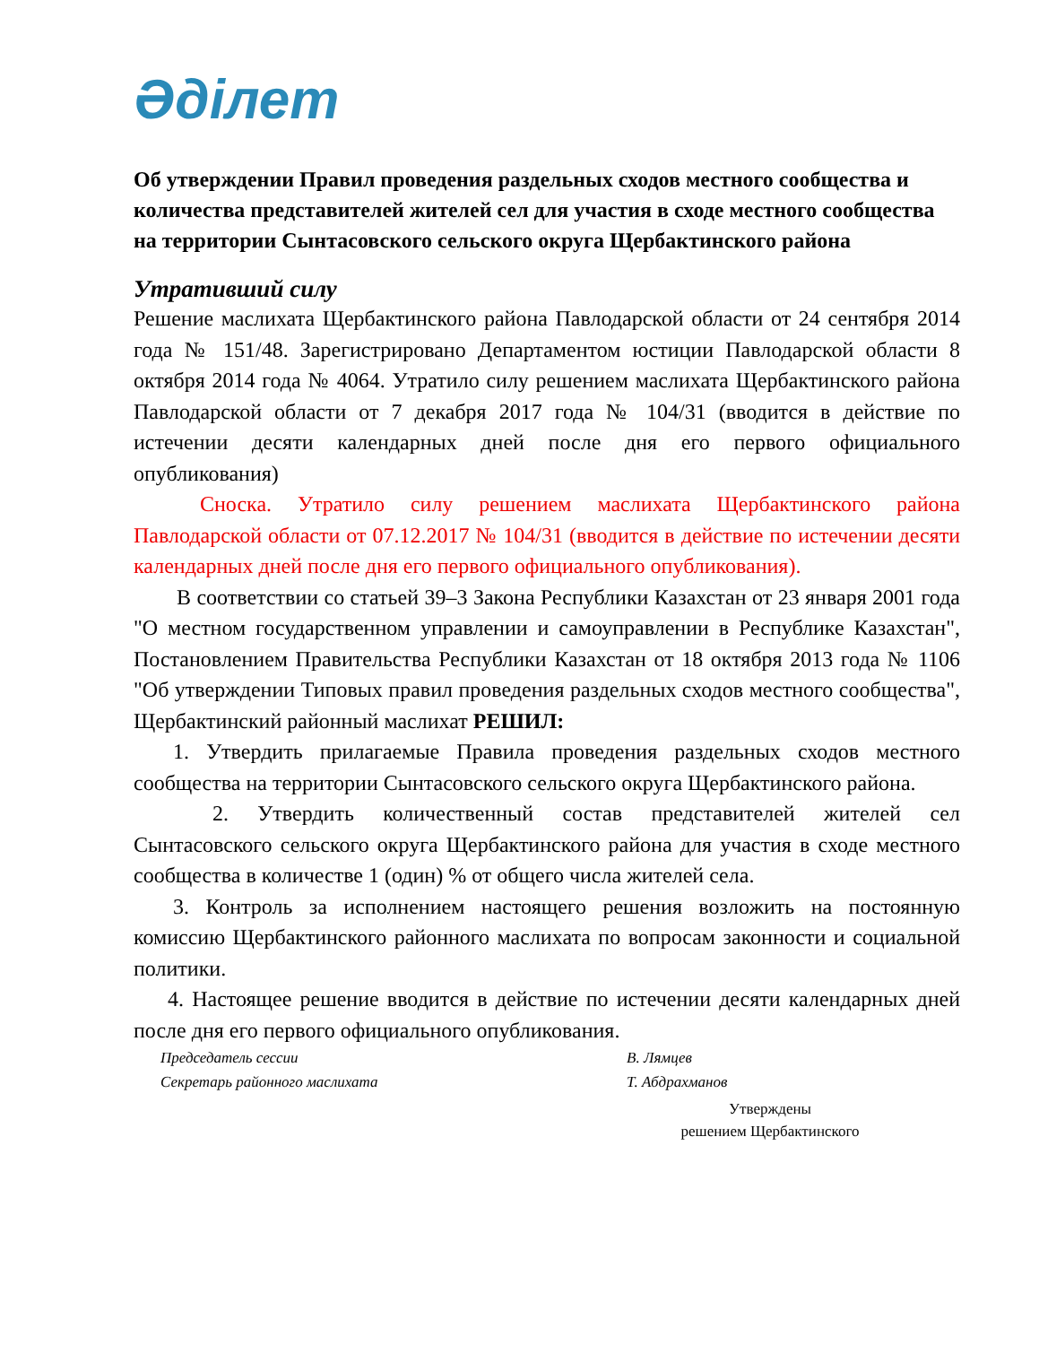Әділет
Об утверждении Правил проведения раздельных сходов местного сообщества и количества представителей жителей сел для участия в сходе местного сообщества на территории Сынтасовского сельского округа Щербактинского района
Утративший силу
Решение маслихата Щербактинского района Павлодарской области от 24 сентября 2014 года № 151/48. Зарегистрировано Департаментом юстиции Павлодарской области 8 октября 2014 года № 4064. Утратило силу решением маслихата Щербактинского района Павлодарской области от 7 декабря 2017 года № 104/31 (вводится в действие по истечении десяти календарных дней после дня его первого официального опубликования)
Сноска. Утратило силу решением маслихата Щербактинского района Павлодарской области от 07.12.2017 № 104/31 (вводится в действие по истечении десяти календарных дней после дня его первого официального опубликования).
В соответствии со статьей 39–3 Закона Республики Казахстан от 23 января 2001 года "О местном государственном управлении и самоуправлении в Республике Казахстан", Постановлением Правительства Республики Казахстан от 18 октября 2013 года № 1106 "Об утверждении Типовых правил проведения раздельных сходов местного сообщества", Щербактинский районный маслихат РЕШИЛ:
1. Утвердить прилагаемые Правила проведения раздельных сходов местного сообщества на территории Сынтасовского сельского округа Щербактинского района.
2. Утвердить количественный состав представителей жителей сел Сынтасовского сельского округа Щербактинского района для участия в сходе местного сообщества в количестве 1 (один) % от общего числа жителей села.
3. Контроль за исполнением настоящего решения возложить на постоянную комиссию Щербактинского районного маслихата по вопросам законности и социальной политики.
4. Настоящее решение вводится в действие по истечении десяти календарных дней после дня его первого официального опубликования.
Председатель сессии В. Лямцев
Секретарь районного маслихата Т. Абдрахманов
Утверждены
решением Щербактинского